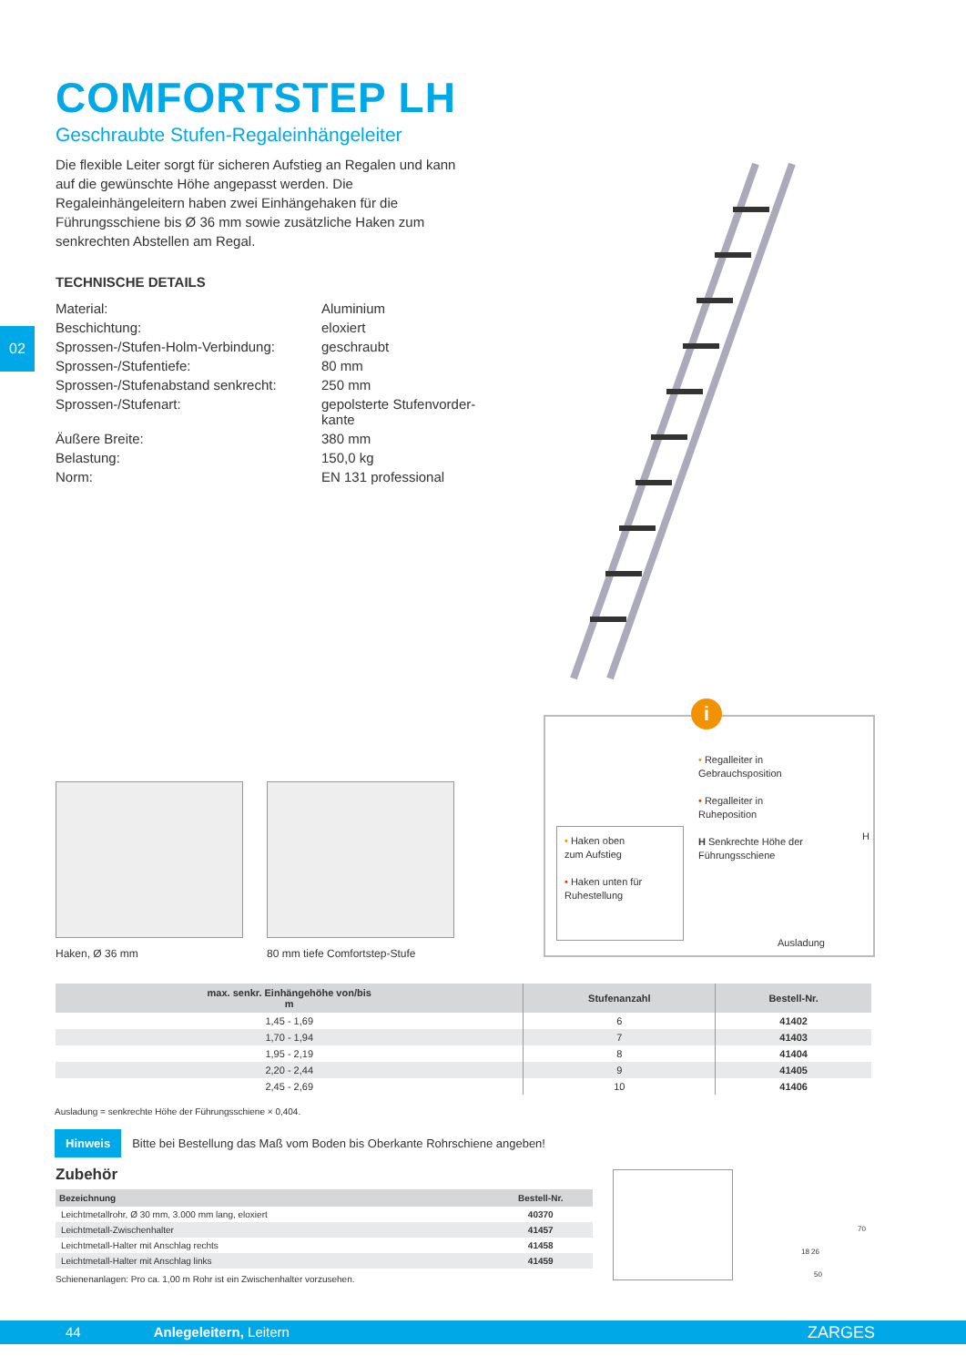02
COMFORTSTEP LH
Geschraubte Stufen-Regaleinhängeleiter
Die flexible Leiter sorgt für sicheren Aufstieg an Regalen und kann auf die gewünschte Höhe angepasst werden. Die Regaleinhängeleitern haben zwei Einhängehaken für die Führungsschiene bis Ø 36 mm sowie zusätzliche Haken zum senkrechten Abstellen am Regal.
TECHNISCHE DETAILS
| Material: | Aluminium |
| Beschichtung: | eloxiert |
| Sprossen-/Stufen-Holm-Verbindung: | geschraubt |
| Sprossen-/Stufentiefe: | 80 mm |
| Sprossen-/Stufenabstand senkrecht: | 250 mm |
| Sprossen-/Stufenart: | gepolsterte Stufenvorder- kante |
| Äußere Breite: | 380 mm |
| Belastung: | 150,0 kg |
| Norm: | EN 131 professional |
Haken, Ø 36 mm 80 mm tiefe Comfortstep-Stufe
i
• Regalleiter in
Gebrauchsposition
• Regalleiter in
Ruheposition
H Senkrechte Höhe der
Führungsschiene
• Haken oben
zum Aufstieg
• Haken unten für
Ruhestellung
H
Ausladung
| max. senkr. Einhängehöhe von/bis m | Stufenanzahl | Bestell-Nr. |
| --- | --- | --- |
| 1,45 - 1,69 | 6 | 41402 |
| 1,70 - 1,94 | 7 | 41403 |
| 1,95 - 2,19 | 8 | 41404 |
| 2,20 - 2,44 | 9 | 41405 |
| 2,45 - 2,69 | 10 | 41406 |
Ausladung = senkrechte Höhe der Führungsschiene × 0,404.
Hinweis Bitte bei Bestellung das Maß vom Boden bis Oberkante Rohrschiene angeben!
Zubehör
| Bezeichnung | Bestell-Nr. |
| --- | --- |
| Leichtmetallrohr, Ø 30 mm, 3.000 mm lang, eloxiert | 40370 |
| Leichtmetall-Zwischenhalter | 41457 |
| Leichtmetall-Halter mit Anschlag rechts | 41458 |
| Leichtmetall-Halter mit Anschlag links | 41459 |
Schienenanlagen: Pro ca. 1,00 m Rohr ist ein Zwischenhalter vorzusehen.
70
18 26
50
44 Anlegeleitern, Leitern ZARGES